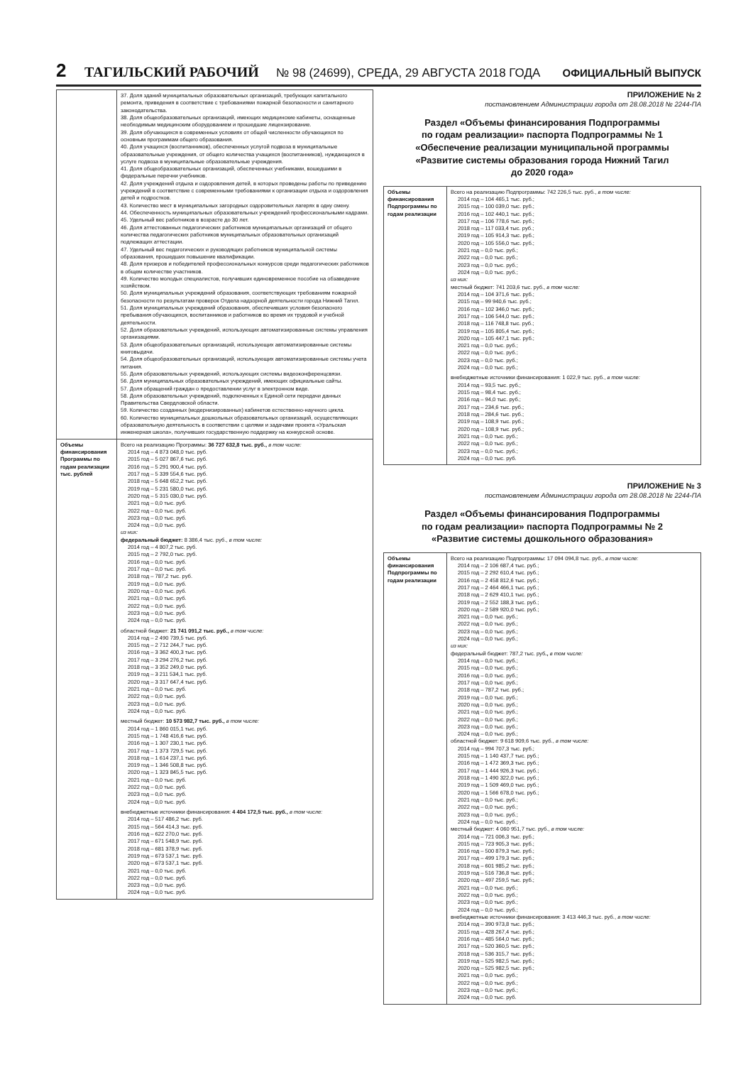2 ТАГИЛЬСКИЙ РАБОЧИЙ № 98 (24699), СРЕДА, 29 АВГУСТА 2018 ГОДА ОФИЦИАЛЬНЫЙ ВЫПУСК
| | 37. Доля зданий муниципальных образовательных организаций, требующих капитального ремонта, приведения в соответствие с требованиями пожарной безопасности и санитарного законодательства. 38. Доля общеобразовательных организаций, имеющих медицинские кабинеты, оснащенные необходимым медицинским оборудованием и прошедшие лицензирование. 39. Доля обучающихся в современных условиях от общей численности обучающихся по основным программам общего образования. 40. Доля учащихся (воспитанников), обеспеченных услугой подвоза в муниципальные образовательные учреждения, от общего количества учащихся (воспитанников), нуждающихся в услуге подвоза в муниципальные образовательные учреждения. 41. Доля общеобразовательных организаций, обеспеченных учебниками, вошедшими в федеральные перечни учебников. 42. Доля учреждений отдыха и оздоровления детей, в которых проведены работы по приведению учреждений в соответствие с современными требованиями к организации отдыха и оздоровления детей и подростков. 43. Количество мест в муниципальных загородных оздоровительных лагерях в одну смену. 44. Обеспеченность муниципальных образовательных учреждений профессиональными кадрами. 45. Удельный вес работников в возрасте до 30 лет. 46. Доля аттестованных педагогических работников муниципальных организаций от общего количества педагогических работников муниципальных образовательных организаций подлежащих аттестации. 47. Удельный вес педагогических и руководящих работников муниципальной системы образования, прошедших повышение квалификации. 48. Доля призеров и победителей профессиональных конкурсов среди педагогических работников в общем количестве участников. 49. Количество молодых специалистов, получивших единовременное пособие на обзаведение хозяйством. 50. Доля муниципальных учреждений образования, соответствующих требованиям пожарной безопасности по результатам проверок Отдела надзорной деятельности города Нижний Тагил. 51. Доля муниципальных учреждений образования, обеспечивших условия безопасного пребывания обучающихся, воспитанников и работников во время их трудовой и учебной деятельности. 52. Доля образовательных учреждений, использующих автоматизированные системы управления организациями. 53. Доля общеобразовательных организаций, использующих автоматизированные системы книговыдачи. 54. Доля общеобразовательных организаций, использующих автоматизированные системы учета питания. 55. Доля образовательных учреждений, использующих системы видеоконференцсвязи. 56. Доля муниципальных образовательных учреждений, имеющих официальные сайты. 57. Доля обращений граждан о предоставлении услуг в электронном виде. 58. Доля образовательных учреждений, подключенных к Единой сети передачи данных Правительства Свердловской области. 59. Количество созданных (модернизированных) кабинетов естественно-научного цикла. 60. Количество муниципальных дошкольных образовательных организаций, осуществляющих образовательную деятельность в соответствии с целями и задачами проекта «Уральская инженерная школа», получивших государственную поддержку на конкурсной основе. |
| Объемы финансирования Программы по годам реализации тыс. рублей | Всего на реализацию Программы: 36 727 632,8 тыс. руб., в том числе: 2014 год – 4 873 048,0 тыс. руб. 2015 год – 5 027 867,6 тыс. руб. 2016 год – 5 291 900,4 тыс. руб. 2017 год – 5 339 554,6 тыс. руб. 2018 год – 5 648 652,2 тыс. руб. 2019 год – 5 231 580,0 тыс. руб. 2020 год – 5 315 030,0 тыс. руб. 2021 год – 0,0 тыс. руб. 2022 год – 0,0 тыс. руб. 2023 год – 0,0 тыс. руб. 2024 год – 0,0 тыс. руб. из них: федеральный бюджет: 8 386,4 тыс. руб., в том числе: 2014 год – 4 807,2 тыс. руб. 2015 год – 2 792,0 тыс. руб. 2016 год – 0,0 тыс. руб. 2017 год – 0,0 тыс. руб. 2018 год – 787,2 тыс. руб. 2019 год – 0,0 тыс. руб. 2020 год – 0,0 тыс. руб. 2021 год – 0,0 тыс. руб. 2022 год – 0,0 тыс. руб. 2023 год – 0,0 тыс. руб. 2024 год – 0,0 тыс. руб. областной бюджет: 21 741 091,2 тыс. руб., в том числе: 2014 год – 2 490 739,5 тыс. руб. 2015 год – 2 712 244,7 тыс. руб. 2016 год – 3 362 400,3 тыс. руб. 2017 год – 3 294 276,2 тыс. руб. 2018 год – 3 352 249,0 тыс. руб. 2019 год – 3 211 534,1 тыс. руб. 2020 год – 3 317 647,4 тыс. руб. 2021 год – 0,0 тыс. руб. 2022 год – 0,0 тыс. руб. 2023 год – 0,0 тыс. руб. 2024 год – 0,0 тыс. руб. местный бюджет: 10 573 982,7 тыс. руб., в том числе: 2014 год – 1 860 015,1 тыс. руб. 2015 год – 1 748 416,6 тыс. руб. 2016 год – 1 307 230,1 тыс. руб. 2017 год – 1 373 729,5 тыс. руб. 2018 год – 1 614 237,1 тыс. руб. 2019 год – 1 346 508,8 тыс. руб. 2020 год – 1 323 845,5 тыс. руб. 2021 год – 0,0 тыс. руб. 2022 год – 0,0 тыс. руб. 2023 год – 0,0 тыс. руб. 2024 год – 0,0 тыс. руб. внебюджетные источники финансирования: 4 404 172,5 тыс. руб., в том числе: 2014 год – 517 486,2 тыс. руб. 2015 год – 564 414,3 тыс. руб. 2016 год – 622 270,0 тыс. руб. 2017 год – 671 548,9 тыс. руб. 2018 год – 681 378,9 тыс. руб. 2019 год – 673 537,1 тыс. руб. 2020 год – 673 537,1 тыс. руб. 2021 год – 0,0 тыс. руб. 2022 год – 0,0 тыс. руб. 2023 год – 0,0 тыс. руб. 2024 год – 0,0 тыс. руб. |
ПРИЛОЖЕНИЕ № 2
постановлением Администрации города от 28.08.2018 № 2244-ПА
Раздел «Объемы финансирования Подпрограммы
по годам реализации» паспорта Подпрограммы № 1
«Обеспечение реализации муниципальной программы
«Развитие системы образования города Нижний Тагил
до 2020 года»
| Объемы финансирования Подпрограммы по годам реализации | Всего на реализацию Подпрограммы: 742 226,5 тыс. руб., в том числе: 2014 год – 104 465,1 тыс. руб.; 2015 год – 100 039,0 тыс. руб.; 2016 год – 102 440,1 тыс. руб.; 2017 год – 106 778,6 тыс. руб.; 2018 год – 117 033,4 тыс. руб.; 2019 год – 105 914,3 тыс. руб.; 2020 год – 105 556,0 тыс. руб.; 2021 год – 0,0 тыс. руб.; 2022 год – 0,0 тыс. руб.; 2023 год – 0,0 тыс. руб.; 2024 год – 0,0 тыс. руб.; из них: местный бюджет: 741 203,6 тыс. руб., в том числе: 2014 год – 104 371,6 тыс. руб.; 2015 год – 99 940,6 тыс. руб.; 2016 год – 102 346,0 тыс. руб.; 2017 год – 106 544,0 тыс. руб.; 2018 год – 116 748,8 тыс. руб.; 2019 год – 105 805,4 тыс. руб.; 2020 год – 105 447,1 тыс. руб.; 2021 год – 0,0 тыс. руб.; 2022 год – 0,0 тыс. руб.; 2023 год – 0,0 тыс. руб.; 2024 год – 0,0 тыс. руб.; внебюджетные источники финансирования: 1 022,9 тыс. руб., в том числе: 2014 год – 93,5 тыс. руб.; 2015 год – 98,4 тыс. руб.; 2016 год – 94,0 тыс. руб.; 2017 год – 234,6 тыс. руб.; 2018 год – 284,6 тыс. руб.; 2019 год – 108,9 тыс. руб.; 2020 год – 108,9 тыс. руб.; 2021 год – 0,0 тыс. руб.; 2022 год – 0,0 тыс. руб.; 2023 год – 0,0 тыс. руб.; 2024 год – 0,0 тыс. руб. |
ПРИЛОЖЕНИЕ № 3
постановлением Администрации города от 28.08.2018 № 2244-ПА
Раздел «Объемы финансирования Подпрограммы
по годам реализации» паспорта Подпрограммы № 2
«Развитие системы дошкольного образования»
| Объемы финансирования Подпрограммы по годам реализации | Всего на реализацию Подпрограммы: 17 094 094,8 тыс. руб., в том числе: 2014 год – 2 106 687,4 тыс. руб.; 2015 год – 2 292 610,4 тыс. руб.; 2016 год – 2 458 812,6 тыс. руб.; 2017 год – 2 464 466,1 тыс. руб.; 2018 год – 2 629 410,1 тыс. руб.; 2019 год – 2 552 188,3 тыс. руб.; 2020 год – 2 589 920,0 тыс. руб.; 2021 год – 0,0 тыс. руб.; 2022 год – 0,0 тыс. руб.; 2023 год – 0,0 тыс. руб.; 2024 год – 0,0 тыс. руб.; из них: федеральный бюджет: 787,2 тыс. руб ., в том числе: 2014 год – 0,0 тыс. руб.; 2015 год – 0,0 тыс. руб.; 2016 год – 0,0 тыс. руб.; 2017 год – 0,0 тыс. руб.; 2018 год – 787,2 тыс. руб.; 2019 год – 0,0 тыс. руб.; 2020 год – 0,0 тыс. руб.; 2021 год – 0,0 тыс. руб.; 2022 год – 0,0 тыс. руб.; 2023 год – 0,0 тыс. руб.; 2024 год – 0,0 тыс. руб.; областной бюджет: 9 618 909,6 тыс. руб., в том числе: 2014 год – 994 707,3 тыс. руб.; 2015 год – 1 140 437,7 тыс. руб.; 2016 год – 1 472 369,3 тыс. руб.; 2017 год – 1 444 926,3 тыс. руб.; 2018 год – 1 490 322,0 тыс. руб.; 2019 год – 1 509 469,0 тыс. руб.; 2020 год – 1 566 678,0 тыс. руб.; 2021 год – 0,0 тыс. руб.; 2022 год – 0,0 тыс. руб.; 2023 год – 0,0 тыс. руб.; 2024 год – 0,0 тыс. руб.; местный бюджет: 4 060 951,7 тыс. руб., в том числе: 2014 год – 721 006,3 тыс. руб.; 2015 год – 723 905,3 тыс. руб.; 2016 год – 500 879,3 тыс. руб.; 2017 год – 499 179,3 тыс. руб.; 2018 год – 601 985,2 тыс. руб.; 2019 год – 516 736,8 тыс. руб.; 2020 год – 497 259,5 тыс. руб.; 2021 год – 0,0 тыс. руб.; 2022 год – 0,0 тыс. руб.; 2023 год – 0,0 тыс. руб.; 2024 год – 0,0 тыс. руб.; внебюджетные источники финансирования: 3 413 446,3 тыс. руб., в том числе: 2014 год – 390 973,8 тыс. руб.; 2015 год – 428 267,4 тыс. руб.; 2016 год – 485 564,0 тыс. руб.; 2017 год – 520 360,5 тыс. руб.; 2018 год – 536 315,7 тыс. руб.; 2019 год – 525 982,5 тыс. руб.; 2020 год – 525 982,5 тыс. руб.; 2021 год – 0,0 тыс. руб.; 2022 год – 0,0 тыс. руб.; 2023 год – 0,0 тыс. руб.; 2024 год – 0,0 тыс. руб. |